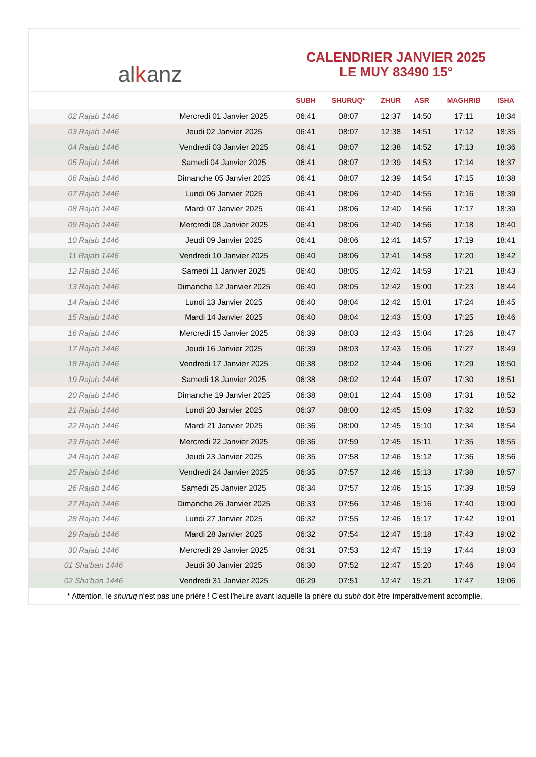al k anz
CALENDRIER JANVIER 2025
LE MUY 83490 15°
| | | SUBH | SHURUQ* | ZHUR | ASR | MAGHRIB | ISHA |
| --- | --- | --- | --- | --- | --- | --- | --- |
| 02 Rajab 1446 | Mercredi 01 Janvier 2025 | 06:41 | 08:07 | 12:37 | 14:50 | 17:11 | 18:34 |
| 03 Rajab 1446 | Jeudi 02 Janvier 2025 | 06:41 | 08:07 | 12:38 | 14:51 | 17:12 | 18:35 |
| 04 Rajab 1446 | Vendredi 03 Janvier 2025 | 06:41 | 08:07 | 12:38 | 14:52 | 17:13 | 18:36 |
| 05 Rajab 1446 | Samedi 04 Janvier 2025 | 06:41 | 08:07 | 12:39 | 14:53 | 17:14 | 18:37 |
| 06 Rajab 1446 | Dimanche 05 Janvier 2025 | 06:41 | 08:07 | 12:39 | 14:54 | 17:15 | 18:38 |
| 07 Rajab 1446 | Lundi 06 Janvier 2025 | 06:41 | 08:06 | 12:40 | 14:55 | 17:16 | 18:39 |
| 08 Rajab 1446 | Mardi 07 Janvier 2025 | 06:41 | 08:06 | 12:40 | 14:56 | 17:17 | 18:39 |
| 09 Rajab 1446 | Mercredi 08 Janvier 2025 | 06:41 | 08:06 | 12:40 | 14:56 | 17:18 | 18:40 |
| 10 Rajab 1446 | Jeudi 09 Janvier 2025 | 06:41 | 08:06 | 12:41 | 14:57 | 17:19 | 18:41 |
| 11 Rajab 1446 | Vendredi 10 Janvier 2025 | 06:40 | 08:06 | 12:41 | 14:58 | 17:20 | 18:42 |
| 12 Rajab 1446 | Samedi 11 Janvier 2025 | 06:40 | 08:05 | 12:42 | 14:59 | 17:21 | 18:43 |
| 13 Rajab 1446 | Dimanche 12 Janvier 2025 | 06:40 | 08:05 | 12:42 | 15:00 | 17:23 | 18:44 |
| 14 Rajab 1446 | Lundi 13 Janvier 2025 | 06:40 | 08:04 | 12:42 | 15:01 | 17:24 | 18:45 |
| 15 Rajab 1446 | Mardi 14 Janvier 2025 | 06:40 | 08:04 | 12:43 | 15:03 | 17:25 | 18:46 |
| 16 Rajab 1446 | Mercredi 15 Janvier 2025 | 06:39 | 08:03 | 12:43 | 15:04 | 17:26 | 18:47 |
| 17 Rajab 1446 | Jeudi 16 Janvier 2025 | 06:39 | 08:03 | 12:43 | 15:05 | 17:27 | 18:49 |
| 18 Rajab 1446 | Vendredi 17 Janvier 2025 | 06:38 | 08:02 | 12:44 | 15:06 | 17:29 | 18:50 |
| 19 Rajab 1446 | Samedi 18 Janvier 2025 | 06:38 | 08:02 | 12:44 | 15:07 | 17:30 | 18:51 |
| 20 Rajab 1446 | Dimanche 19 Janvier 2025 | 06:38 | 08:01 | 12:44 | 15:08 | 17:31 | 18:52 |
| 21 Rajab 1446 | Lundi 20 Janvier 2025 | 06:37 | 08:00 | 12:45 | 15:09 | 17:32 | 18:53 |
| 22 Rajab 1446 | Mardi 21 Janvier 2025 | 06:36 | 08:00 | 12:45 | 15:10 | 17:34 | 18:54 |
| 23 Rajab 1446 | Mercredi 22 Janvier 2025 | 06:36 | 07:59 | 12:45 | 15:11 | 17:35 | 18:55 |
| 24 Rajab 1446 | Jeudi 23 Janvier 2025 | 06:35 | 07:58 | 12:46 | 15:12 | 17:36 | 18:56 |
| 25 Rajab 1446 | Vendredi 24 Janvier 2025 | 06:35 | 07:57 | 12:46 | 15:13 | 17:38 | 18:57 |
| 26 Rajab 1446 | Samedi 25 Janvier 2025 | 06:34 | 07:57 | 12:46 | 15:15 | 17:39 | 18:59 |
| 27 Rajab 1446 | Dimanche 26 Janvier 2025 | 06:33 | 07:56 | 12:46 | 15:16 | 17:40 | 19:00 |
| 28 Rajab 1446 | Lundi 27 Janvier 2025 | 06:32 | 07:55 | 12:46 | 15:17 | 17:42 | 19:01 |
| 29 Rajab 1446 | Mardi 28 Janvier 2025 | 06:32 | 07:54 | 12:47 | 15:18 | 17:43 | 19:02 |
| 30 Rajab 1446 | Mercredi 29 Janvier 2025 | 06:31 | 07:53 | 12:47 | 15:19 | 17:44 | 19:03 |
| 01 Sha'ban 1446 | Jeudi 30 Janvier 2025 | 06:30 | 07:52 | 12:47 | 15:20 | 17:46 | 19:04 |
| 02 Sha'ban 1446 | Vendredi 31 Janvier 2025 | 06:29 | 07:51 | 12:47 | 15:21 | 17:47 | 19:06 |
* Attention, le shuruq n'est pas une prière ! C'est l'heure avant laquelle la prière du subh doit être impérativement accomplie.